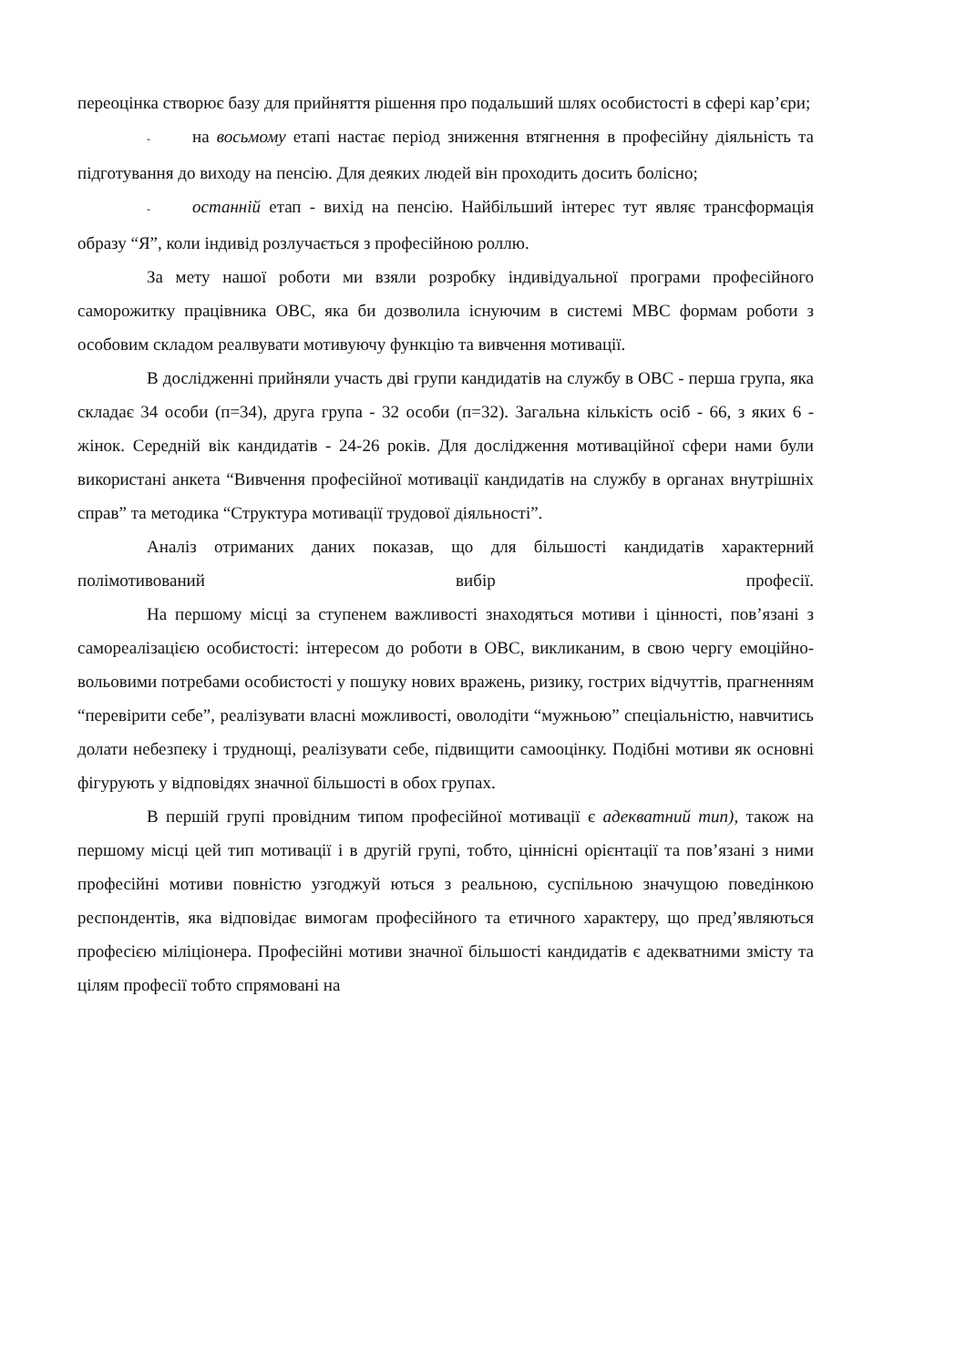переоцінка створює базу для прийняття рішення про подальший шлях особистості в сфері кар’єри;
- на восьмому етапі настає період зниження втягнення в професійну діяльність та підготування до виходу на пенсію. Для деяких людей він проходить досить болісно;
- останній етап - вихід на пенсію. Найбільший інтерес тут являє трансформація образу “Я”, коли індивід розлучається з професійною роллю.
За мету нашої роботи ми взяли розробку індивідуальної програми професійного саморожитку працівника ОВС, яка би дозволила існуючим в системі МВС формам роботи з особовим складом реалвувати мотивуючу функцію та вивчення мотивації.
В дослідженні прийняли участь дві групи кандидатів на службу в ОВС - перша група, яка складає 34 особи (п=34), друга група - 32 особи (п=32). Загальна кількість осіб - 66, з яких 6 - жінок. Середній вік кандидатів - 24-26 років. Для дослідження мотиваційної сфери нами були використані анкета “Вивчення професійної мотивації кандидатів на службу в органах внутрішніх справ” та методика “Структура мотивації трудової діяльності”.
Аналіз отриманих даних показав, що для більшості кандидатів характерний полімотивований вибір професії.
На першому місці за ступенем важливості знаходяться мотиви і цінності, пов’язані з самореалізацією особистості: інтересом до роботи в ОВС, викликаним, в свою чергу емоційно-вольовими потребами особистості у пошуку нових вражень, ризику, гострих відчуттів, прагненням “перевірити себе”, реалізувати власні можливості, оволодіти “мужньою” спеціальністю, навчитись долати небезпеку і труднощі, реалізувати себе, підвищити самооцінку. Подібні мотиви як основні фігурують у відповідях значної більшості в обох групах.
В першій групі провідним типом професійної мотивації є адекватний тип), також на першому місці цей тип мотивації і в другій групі, тобто, ціннісні орієнтації та пов’язані з ними професійні мотиви повністю узгоджуй ються з реальною, суспільною значущою поведінкою респондентів, яка відповідає вимогам професійного та етичного характеру, що пред’являються професією міліціонера. Професійні мотиви значної більшості кандидатів є адекватними змісту та цілям професії тобто спрямовані на